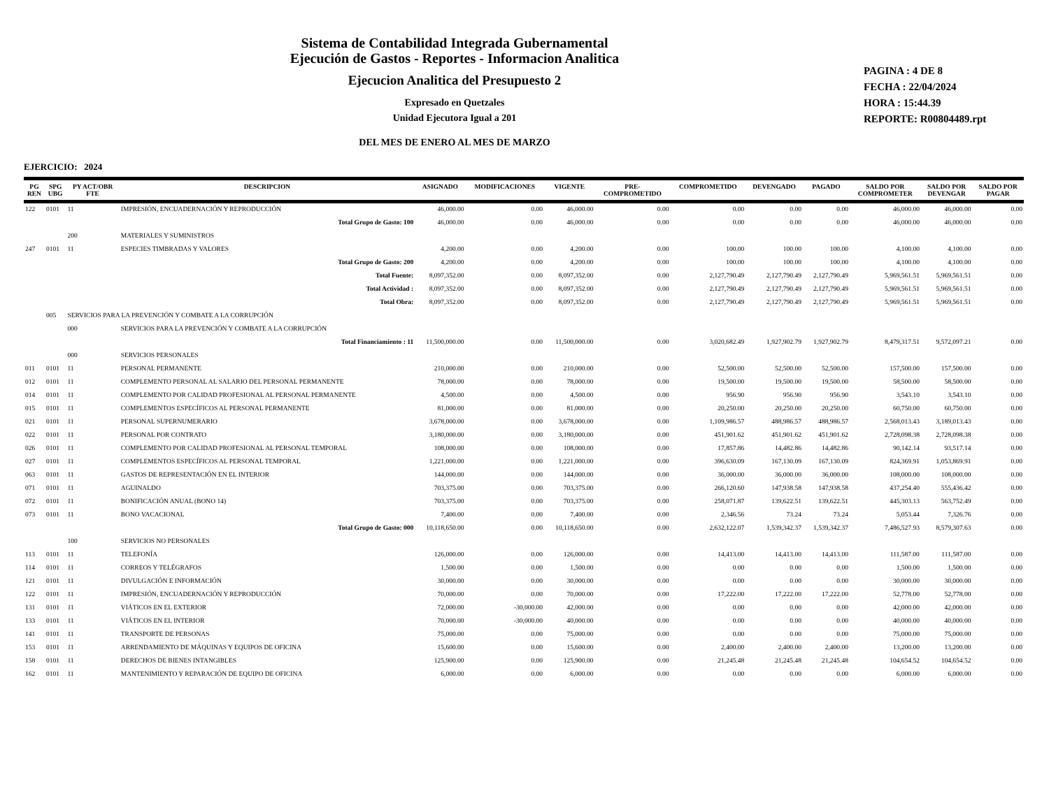Sistema de Contabilidad Integrada Gubernamental
Ejecución de Gastos - Reportes - Informacion Analitica
Ejecucion Analitica del Presupuesto 2
Expresado en Quetzales
Unidad Ejecutora Igual a 201
DEL MES DE ENERO AL MES DE MARZO
PAGINA : 4 DE 8
FECHA : 22/04/2024
HORA : 15:44.39
REPORTE: R00804489.rpt
EJERCICIO: 2024
| PG REN | SPG UBG | PY ACT/OBR FTE | DESCRIPCION | ASIGNADO | MODIFICACIONES | VIGENTE | PRE- COMPROMETIDO | COMPROMETIDO | DEVENGADO | PAGADO | SALDO POR COMPROMETER | SALDO POR DEVENGAR | SALDO POR PAGAR |
| --- | --- | --- | --- | --- | --- | --- | --- | --- | --- | --- | --- | --- | --- |
| 122 | 0101 | 11 | IMPRESIÓN, ENCUADERNACIÓN Y REPRODUCCIÓN | 46,000.00 | 0.00 | 46,000.00 | 0.00 | 0.00 | 0.00 | 0.00 | 46,000.00 | 46,000.00 | 0.00 |
| | | | Total Grupo de Gasto: 100 | 46,000.00 | 0.00 | 46,000.00 | 0.00 | 0.00 | 0.00 | 0.00 | 46,000.00 | 46,000.00 | 0.00 |
| | | 200 | MATERIALES Y SUMINISTROS | | | | | | | | | | |
| 247 | 0101 | 11 | ESPECIES TIMBRADAS Y VALORES | 4,200.00 | 0.00 | 4,200.00 | 0.00 | 100.00 | 100.00 | 100.00 | 4,100.00 | 4,100.00 | 0.00 |
| | | | Total Grupo de Gasto: 200 | 4,200.00 | 0.00 | 4,200.00 | 0.00 | 100.00 | 100.00 | 100.00 | 4,100.00 | 4,100.00 | 0.00 |
| | | | Total Fuente: | 8,097,352.00 | 0.00 | 8,097,352.00 | 0.00 | 2,127,790.49 | 2,127,790.49 | 2,127,790.49 | 5,969,561.51 | 5,969,561.51 | 0.00 |
| | | | Total Actividad : | 8,097,352.00 | 0.00 | 8,097,352.00 | 0.00 | 2,127,790.49 | 2,127,790.49 | 2,127,790.49 | 5,969,561.51 | 5,969,561.51 | 0.00 |
| | | | Total Obra: | 8,097,352.00 | 0.00 | 8,097,352.00 | 0.00 | 2,127,790.49 | 2,127,790.49 | 2,127,790.49 | 5,969,561.51 | 5,969,561.51 | 0.00 |
| | 005 | SERVICIOS PARA LA PREVENCIÓN Y COMBATE A LA CORRUPCIÓN | | | | | | | | | | | |
| | | 000 | SERVICIOS PARA LA PREVENCIÓN Y COMBATE A LA CORRUPCIÓN | | | | | | | | | | |
| | | | Total Financiamiento : 11 | 11,500,000.00 | 0.00 | 11,500,000.00 | 0.00 | 3,020,682.49 | 1,927,902.79 | 1,927,902.79 | 8,479,317.51 | 9,572,097.21 | 0.00 |
| | | 000 | SERVICIOS PERSONALES | | | | | | | | | | |
| 011 | 0101 | 11 | PERSONAL PERMANENTE | 210,000.00 | 0.00 | 210,000.00 | 0.00 | 52,500.00 | 52,500.00 | 52,500.00 | 157,500.00 | 157,500.00 | 0.00 |
| 012 | 0101 | 11 | COMPLEMENTO PERSONAL AL SALARIO DEL PERSONAL PERMANENTE | 78,000.00 | 0.00 | 78,000.00 | 0.00 | 19,500.00 | 19,500.00 | 19,500.00 | 58,500.00 | 58,500.00 | 0.00 |
| 014 | 0101 | 11 | COMPLEMENTO POR CALIDAD PROFESIONAL AL PERSONAL PERMANENTE | 4,500.00 | 0.00 | 4,500.00 | 0.00 | 956.90 | 956.90 | 956.90 | 3,543.10 | 3,543.10 | 0.00 |
| 015 | 0101 | 11 | COMPLEMENTOS ESPECÍFICOS AL PERSONAL PERMANENTE | 81,000.00 | 0.00 | 81,000.00 | 0.00 | 20,250.00 | 20,250.00 | 20,250.00 | 60,750.00 | 60,750.00 | 0.00 |
| 021 | 0101 | 11 | PERSONAL SUPERNUMERARIO | 3,678,000.00 | 0.00 | 3,678,000.00 | 0.00 | 1,109,986.57 | 488,986.57 | 488,986.57 | 2,568,013.43 | 3,189,013.43 | 0.00 |
| 022 | 0101 | 11 | PERSONAL POR CONTRATO | 3,180,000.00 | 0.00 | 3,180,000.00 | 0.00 | 451,901.62 | 451,901.62 | 451,901.62 | 2,728,098.38 | 2,728,098.38 | 0.00 |
| 026 | 0101 | 11 | COMPLEMENTO POR CALIDAD PROFESIONAL AL PERSONAL TEMPORAL | 108,000.00 | 0.00 | 108,000.00 | 0.00 | 17,857.86 | 14,482.86 | 14,482.86 | 90,142.14 | 93,517.14 | 0.00 |
| 027 | 0101 | 11 | COMPLEMENTOS ESPECÍFICOS AL PERSONAL TEMPORAL | 1,221,000.00 | 0.00 | 1,221,000.00 | 0.00 | 396,630.09 | 167,130.09 | 167,130.09 | 824,369.91 | 1,053,869.91 | 0.00 |
| 063 | 0101 | 11 | GASTOS DE REPRESENTACIÓN EN EL INTERIOR | 144,000.00 | 0.00 | 144,000.00 | 0.00 | 36,000.00 | 36,000.00 | 36,000.00 | 108,000.00 | 108,000.00 | 0.00 |
| 071 | 0101 | 11 | AGUINALDO | 703,375.00 | 0.00 | 703,375.00 | 0.00 | 266,120.60 | 147,938.58 | 147,938.58 | 437,254.40 | 555,436.42 | 0.00 |
| 072 | 0101 | 11 | BONIFICACIÓN ANUAL (BONO 14) | 703,375.00 | 0.00 | 703,375.00 | 0.00 | 258,071.87 | 139,622.51 | 139,622.51 | 445,303.13 | 563,752.49 | 0.00 |
| 073 | 0101 | 11 | BONO VACACIONAL | 7,400.00 | 0.00 | 7,400.00 | 0.00 | 2,346.56 | 73.24 | 73.24 | 5,053.44 | 7,326.76 | 0.00 |
| | | | Total Grupo de Gasto: 000 | 10,118,650.00 | 0.00 | 10,118,650.00 | 0.00 | 2,632,122.07 | 1,539,342.37 | 1,539,342.37 | 7,486,527.93 | 8,579,307.63 | 0.00 |
| | | 100 | SERVICIOS NO PERSONALES | | | | | | | | | | |
| 113 | 0101 | 11 | TELEFONÍA | 126,000.00 | 0.00 | 126,000.00 | 0.00 | 14,413.00 | 14,413.00 | 14,413.00 | 111,587.00 | 111,587.00 | 0.00 |
| 114 | 0101 | 11 | CORREOS Y TELÉGRAFOS | 1,500.00 | 0.00 | 1,500.00 | 0.00 | 0.00 | 0.00 | 0.00 | 1,500.00 | 1,500.00 | 0.00 |
| 121 | 0101 | 11 | DIVULGACIÓN E INFORMACIÓN | 30,000.00 | 0.00 | 30,000.00 | 0.00 | 0.00 | 0.00 | 0.00 | 30,000.00 | 30,000.00 | 0.00 |
| 122 | 0101 | 11 | IMPRESIÓN, ENCUADERNACIÓN Y REPRODUCCIÓN | 70,000.00 | 0.00 | 70,000.00 | 0.00 | 17,222.00 | 17,222.00 | 17,222.00 | 52,778.00 | 52,778.00 | 0.00 |
| 131 | 0101 | 11 | VIÁTICOS EN EL EXTERIOR | 72,000.00 | -30,000.00 | 42,000.00 | 0.00 | 0.00 | 0.00 | 0.00 | 42,000.00 | 42,000.00 | 0.00 |
| 133 | 0101 | 11 | VIÁTICOS EN EL INTERIOR | 70,000.00 | -30,000.00 | 40,000.00 | 0.00 | 0.00 | 0.00 | 0.00 | 40,000.00 | 40,000.00 | 0.00 |
| 141 | 0101 | 11 | TRANSPORTE DE PERSONAS | 75,000.00 | 0.00 | 75,000.00 | 0.00 | 0.00 | 0.00 | 0.00 | 75,000.00 | 75,000.00 | 0.00 |
| 153 | 0101 | 11 | ARRENDAMIENTO DE MÁQUINAS Y EQUIPOS DE OFICINA | 15,600.00 | 0.00 | 15,600.00 | 0.00 | 2,400.00 | 2,400.00 | 2,400.00 | 13,200.00 | 13,200.00 | 0.00 |
| 158 | 0101 | 11 | DERECHOS DE BIENES INTANGIBLES | 125,900.00 | 0.00 | 125,900.00 | 0.00 | 21,245.48 | 21,245.48 | 21,245.48 | 104,654.52 | 104,654.52 | 0.00 |
| 162 | 0101 | 11 | MANTENIMIENTO Y REPARACIÓN DE EQUIPO DE OFICINA | 6,000.00 | 0.00 | 6,000.00 | 0.00 | 0.00 | 0.00 | 0.00 | 6,000.00 | 6,000.00 | 0.00 |